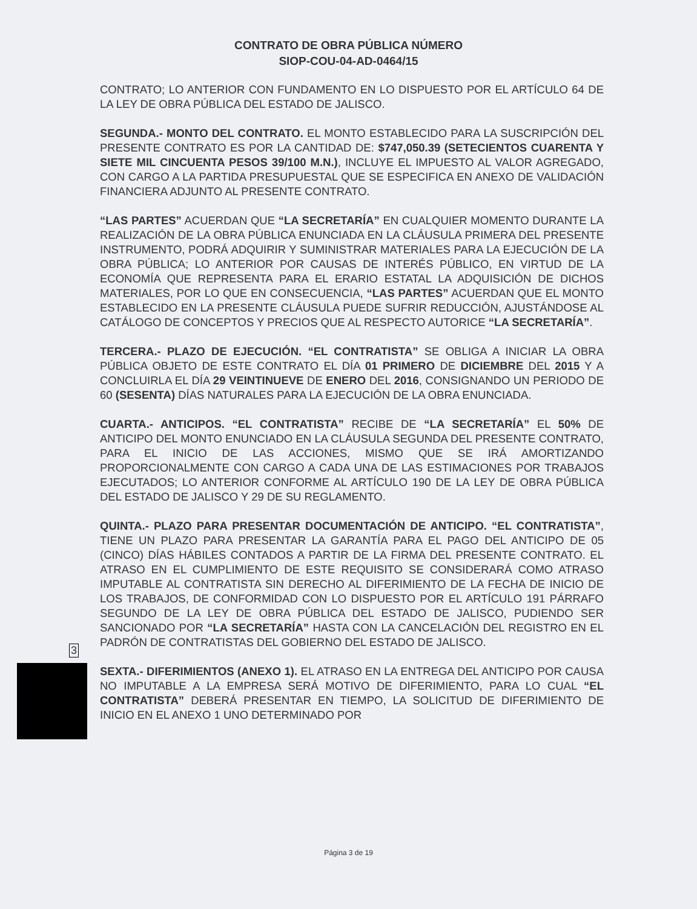CONTRATO DE OBRA PÚBLICA NÚMERO
SIOP-COU-04-AD-0464/15
CONTRATO; LO ANTERIOR CON FUNDAMENTO EN LO DISPUESTO POR EL ARTÍCULO 64 DE LA LEY DE OBRA PÚBLICA DEL ESTADO DE JALISCO.
SEGUNDA.- MONTO DEL CONTRATO. EL MONTO ESTABLECIDO PARA LA SUSCRIPCIÓN DEL PRESENTE CONTRATO ES POR LA CANTIDAD DE: $747,050.39 (SETECIENTOS CUARENTA Y SIETE MIL CINCUENTA PESOS 39/100 M.N.), INCLUYE EL IMPUESTO AL VALOR AGREGADO, CON CARGO A LA PARTIDA PRESUPUESTAL QUE SE ESPECIFICA EN ANEXO DE VALIDACIÓN FINANCIERA ADJUNTO AL PRESENTE CONTRATO.
“LAS PARTES” ACUERDAN QUE “LA SECRETARÍA” EN CUALQUIER MOMENTO DURANTE LA REALIZACIÓN DE LA OBRA PÚBLICA ENUNCIADA EN LA CLÁUSULA PRIMERA DEL PRESENTE INSTRUMENTO, PODRÁ ADQUIRIR Y SUMINISTRAR MATERIALES PARA LA EJECUCIÓN DE LA OBRA PÚBLICA; LO ANTERIOR POR CAUSAS DE INTERÉS PÚBLICO, EN VIRTUD DE LA ECONOMÍA QUE REPRESENTA PARA EL ERARIO ESTATAL LA ADQUISICIÓN DE DICHOS MATERIALES, POR LO QUE EN CONSECUENCIA, “LAS PARTES” ACUERDAN QUE EL MONTO ESTABLECIDO EN LA PRESENTE CLÁUSULA PUEDE SUFRIR REDUCCIÓN, AJUSTÁNDOSE AL CATÁLOGO DE CONCEPTOS Y PRECIOS QUE AL RESPECTO AUTORICE “LA SECRETARÍA”.
TERCERA.- PLAZO DE EJECUCIÓN. “EL CONTRATISTA” SE OBLIGA A INICIAR LA OBRA PÚBLICA OBJETO DE ESTE CONTRATO EL DÍA 01 PRIMERO DE DICIEMBRE DEL 2015 Y A CONCLUIRLA EL DÍA 29 VEINTINUEVE DE ENERO DEL 2016, CONSIGNANDO UN PERIODO DE 60 (SESENTA) DÍAS NATURALES PARA LA EJECUCIÓN DE LA OBRA ENUNCIADA.
CUARTA.- ANTICIPOS. “EL CONTRATISTA” RECIBE DE “LA SECRETARÍA” EL 50% DE ANTICIPO DEL MONTO ENUNCIADO EN LA CLÁUSULA SEGUNDA DEL PRESENTE CONTRATO, PARA EL INICIO DE LAS ACCIONES, MISMO QUE SE IRÁ AMORTIZANDO PROPORCIONALMENTE CON CARGO A CADA UNA DE LAS ESTIMACIONES POR TRABAJOS EJECUTADOS; LO ANTERIOR CONFORME AL ARTÍCULO 190 DE LA LEY DE OBRA PÚBLICA DEL ESTADO DE JALISCO Y 29 DE SU REGLAMENTO.
QUINTA.- PLAZO PARA PRESENTAR DOCUMENTACIÓN DE ANTICIPO. “EL CONTRATISTA”, TIENE UN PLAZO PARA PRESENTAR LA GARANTÍA PARA EL PAGO DEL ANTICIPO DE 05 (CINCO) DÍAS HÁBILES CONTADOS A PARTIR DE LA FIRMA DEL PRESENTE CONTRATO. EL ATRASO EN EL CUMPLIMIENTO DE ESTE REQUISITO SE CONSIDERARÁ COMO ATRASO IMPUTABLE AL CONTRATISTA SIN DERECHO AL DIFERIMIENTO DE LA FECHA DE INICIO DE LOS TRABAJOS, DE CONFORMIDAD CON LO DISPUESTO POR EL ARTÍCULO 191 PÁRRAFO SEGUNDO DE LA LEY DE OBRA PÚBLICA DEL ESTADO DE JALISCO, PUDIENDO SER SANCIONADO POR “LA SECRETARÍA” HASTA CON LA CANCELACIÓN DEL REGISTRO EN EL PADRÓN DE CONTRATISTAS DEL GOBIERNO DEL ESTADO DE JALISCO.
SEXTA.- DIFERIMIENTOS (ANEXO 1). EL ATRASO EN LA ENTREGA DEL ANTICIPO POR CAUSA NO IMPUTABLE A LA EMPRESA SERÁ MOTIVO DE DIFERIMIENTO, PARA LO CUAL “EL CONTRATISTA” DEBERÁ PRESENTAR EN TIEMPO, LA SOLICITUD DE DIFERIMIENTO DE INICIO EN EL ANEXO 1 UNO DETERMINADO POR
3
Página 3 de 19